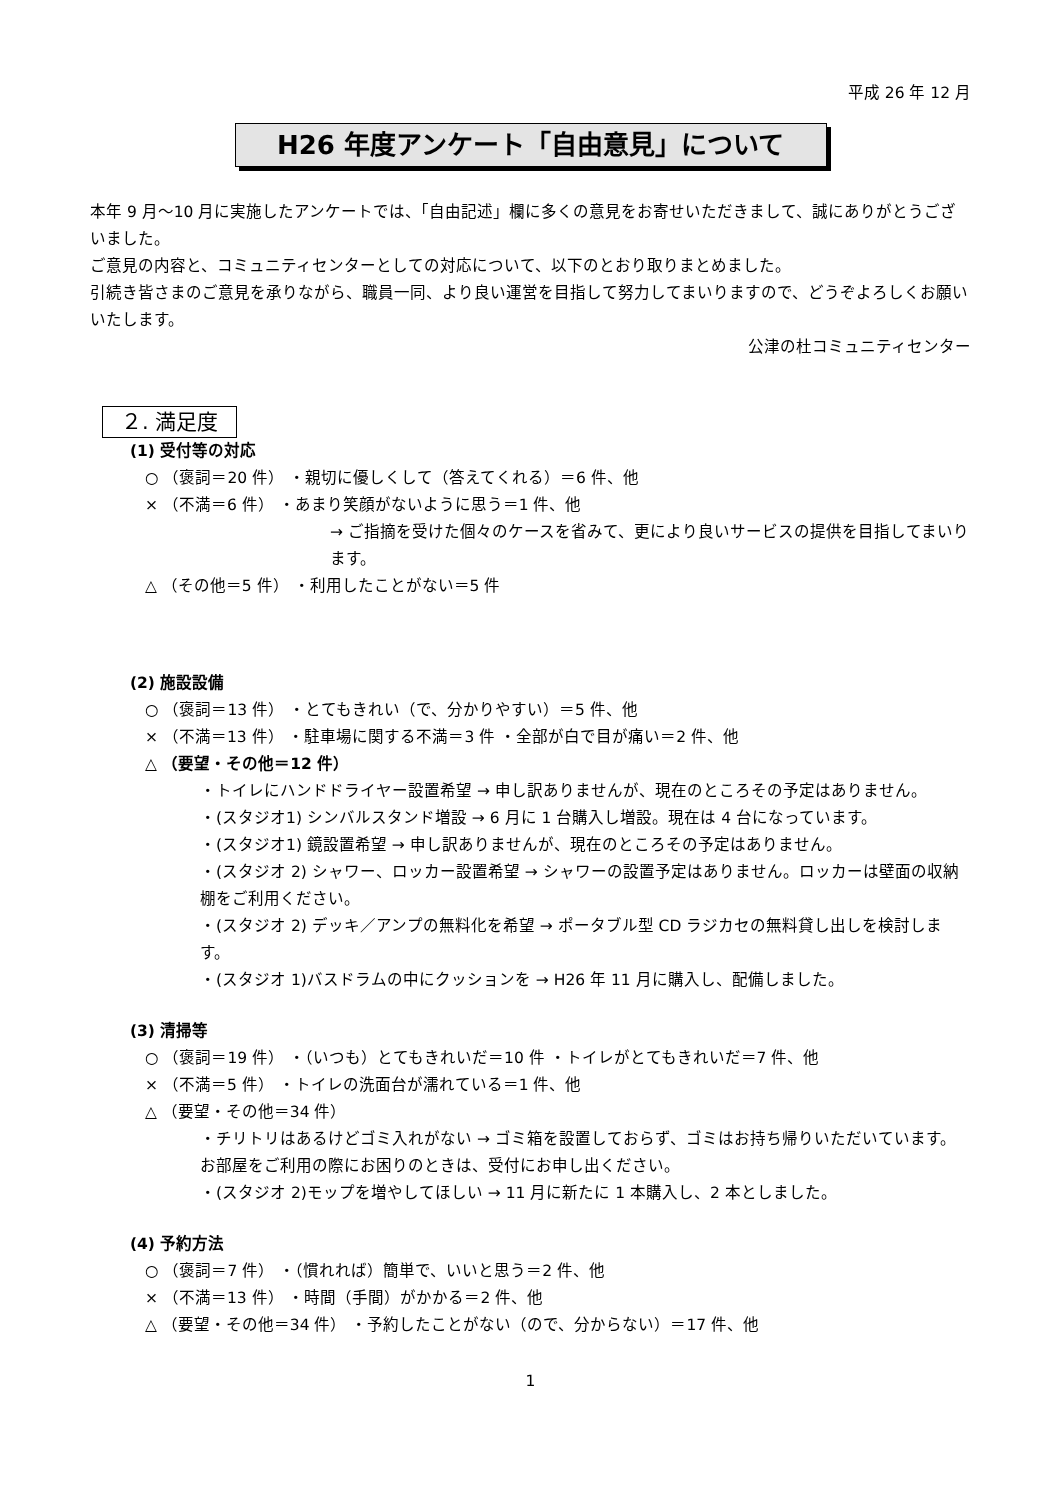平成 26 年 12 月
H26 年度アンケート「自由意見」について
本年 9 月～10 月に実施したアンケートでは、「自由記述」欄に多くの意見をお寄せいただきまして、誠にありがとうございました。
ご意見の内容と、コミュニティセンターとしての対応について、以下のとおり取りまとめました。
引続き皆さまのご意見を承りながら、職員一同、より良い運営を目指して努力してまいりますので、どうぞよろしくお願いいたします。
公津の杜コミュニティセンター
２. 満足度
(1) 受付等の対応
○ （褒詞＝20 件） ・親切に優しくして（答えてくれる）＝6 件、他
× （不満＝6 件） ・あまり笑顔がないように思う＝1 件、他
→ ご指摘を受けた個々のケースを省みて、更により良いサービスの提供を目指してまいります。
△ （その他＝5 件） ・利用したことがない＝5 件
(2) 施設設備
○ （褒詞＝13 件） ・とてもきれい（で、分かりやすい）＝5 件、他
× （不満＝13 件） ・駐車場に関する不満＝3 件 ・全部が白で目が痛い＝2 件、他
△ （要望・その他＝12 件）
・トイレにハンドドライヤー設置希望 → 申し訳ありませんが、現在のところその予定はありません。
・(スタジオ1) シンバルスタンド増設 → 6 月に 1 台購入し増設。現在は 4 台になっています。
・(スタジオ1) 鏡設置希望 → 申し訳ありませんが、現在のところその予定はありません。
・(スタジオ 2) シャワー、ロッカー設置希望 → シャワーの設置予定はありません。ロッカーは壁面の収納棚をご利用ください。
・(スタジオ 2) デッキ／アンプの無料化を希望 → ポータブル型 CD ラジカセの無料貸し出しを検討します。
・(スタジオ 1)バスドラムの中にクッションを → H26 年 11 月に購入し、配備しました。
(3) 清掃等
○ （褒詞＝19 件） ・（いつも）とてもきれいだ＝10 件 ・トイレがとてもきれいだ＝7 件、他
× （不満＝5 件） ・トイレの洗面台が濡れている＝1 件、他
△ （要望・その他＝34 件）
・チリトリはあるけどゴミ入れがない → ゴミ箱を設置しておらず、ゴミはお持ち帰りいただいています。お部屋をご利用の際にお困りのときは、受付にお申し出ください。
・(スタジオ 2)モップを増やしてほしい → 11 月に新たに 1 本購入し、2 本としました。
(4) 予約方法
○ （褒詞＝7 件） ・（慣れれば）簡単で、いいと思う＝2 件、他
× （不満＝13 件） ・時間（手間）がかかる＝2 件、他
△ （要望・その他＝34 件） ・予約したことがない（ので、分からない）＝17 件、他
1